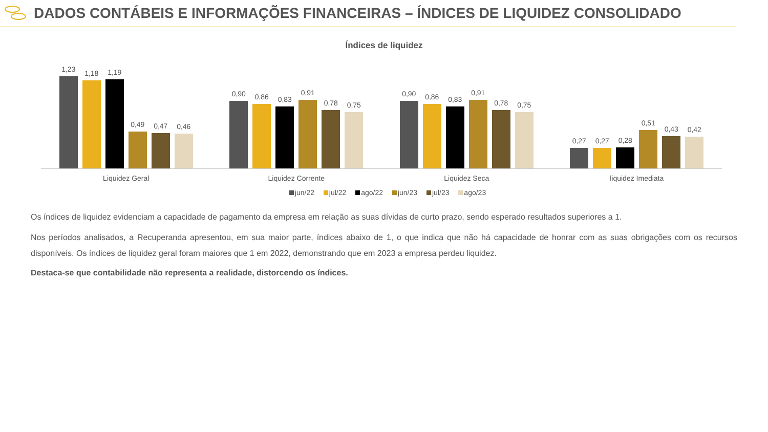DADOS CONTÁBEIS E INFORMAÇÕES FINANCEIRAS – ÍNDICES DE LIQUIDEZ CONSOLIDADO
Índices de liquidez
1,23
1,18
1,19
0,49
0,47
0,46
0,90
0,86
0,83
0,91
0,78
0,75
0,90
0,86
0,83
0,91
0,78
0,75
0,27
0,27
0,28
0,51
0,43
0,42
Liquidez Geral Liquidez Corrente Liquidez Seca liquidez Imediata
jun/22 jul/22 ago/22 jun/23 jul/23 ago/23
Os índices de liquidez evidenciam a capacidade de pagamento da empresa em relação as suas dívidas de curto prazo, sendo esperado resultados superiores a 1.
Nos períodos analisados, a Recuperanda apresentou, em sua maior parte, índices abaixo de 1, o que indica que não há capacidade de honrar com as suas obrigações com os recursos disponíveis. Os índices de liquidez geral foram maiores que 1 em 2022, demonstrando que em 2023 a empresa perdeu liquidez.
Destaca-se que contabilidade não representa a realidade, distorcendo os índices.